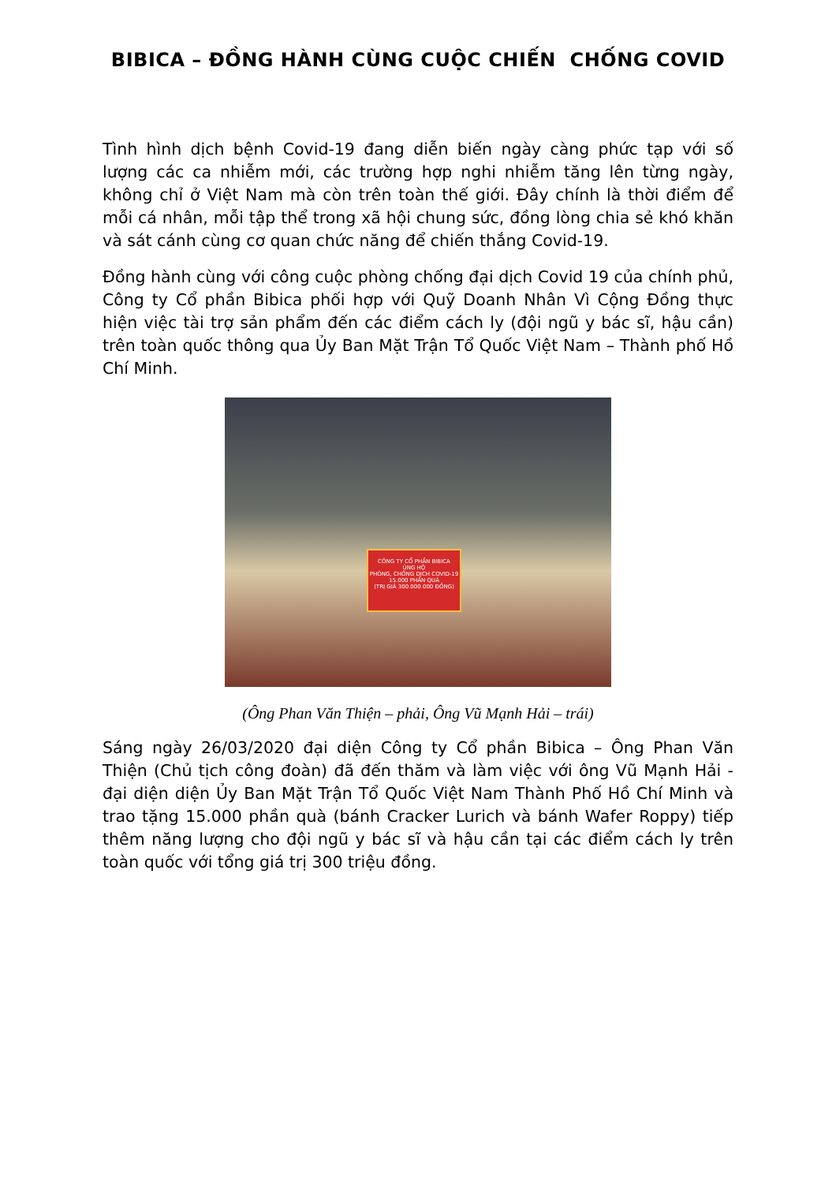BIBICA – ĐỒNG HÀNH CÙNG CUỘC CHIẾN CHỐNG COVID
Tình hình dịch bệnh Covid-19 đang diễn biến ngày càng phức tạp với số lượng các ca nhiễm mới, các trường hợp nghi nhiễm tăng lên từng ngày, không chỉ ở Việt Nam mà còn trên toàn thế giới. Đây chính là thời điểm để mỗi cá nhân, mỗi tập thể trong xã hội chung sức, đồng lòng chia sẻ khó khăn và sát cánh cùng cơ quan chức năng để chiến thắng Covid-19.
Đồng hành cùng với công cuộc phòng chống đại dịch Covid 19 của chính phủ, Công ty Cổ phần Bibica phối hợp với Quỹ Doanh Nhân Vì Cộng Đồng thực hiện việc tài trợ sản phẩm đến các điểm cách ly (đội ngũ y bác sĩ, hậu cần) trên toàn quốc thông qua Ủy Ban Mặt Trận Tổ Quốc Việt Nam – Thành phố Hồ Chí Minh.
CÔNG TY CỔ PHẦN BIBICA
ỦNG HỘ
PHÒNG, CHỐNG DỊCH COVID-19
15.000 PHẦN QUÀ
(TRỊ GIÁ 300.000.000 ĐỒNG)
(Ông Phan Văn Thiện – phải, Ông Vũ Mạnh Hải – trái)
Sáng ngày 26/03/2020 đại diện Công ty Cổ phần Bibica – Ông Phan Văn Thiện (Chủ tịch công đoàn) đã đến thăm và làm việc với ông Vũ Mạnh Hải - đại diện diện Ủy Ban Mặt Trận Tổ Quốc Việt Nam Thành Phố Hồ Chí Minh và trao tặng 15.000 phần quà (bánh Cracker Lurich và bánh Wafer Roppy) tiếp thêm năng lượng cho đội ngũ y bác sĩ và hậu cần tại các điểm cách ly trên toàn quốc với tổng giá trị 300 triệu đồng.